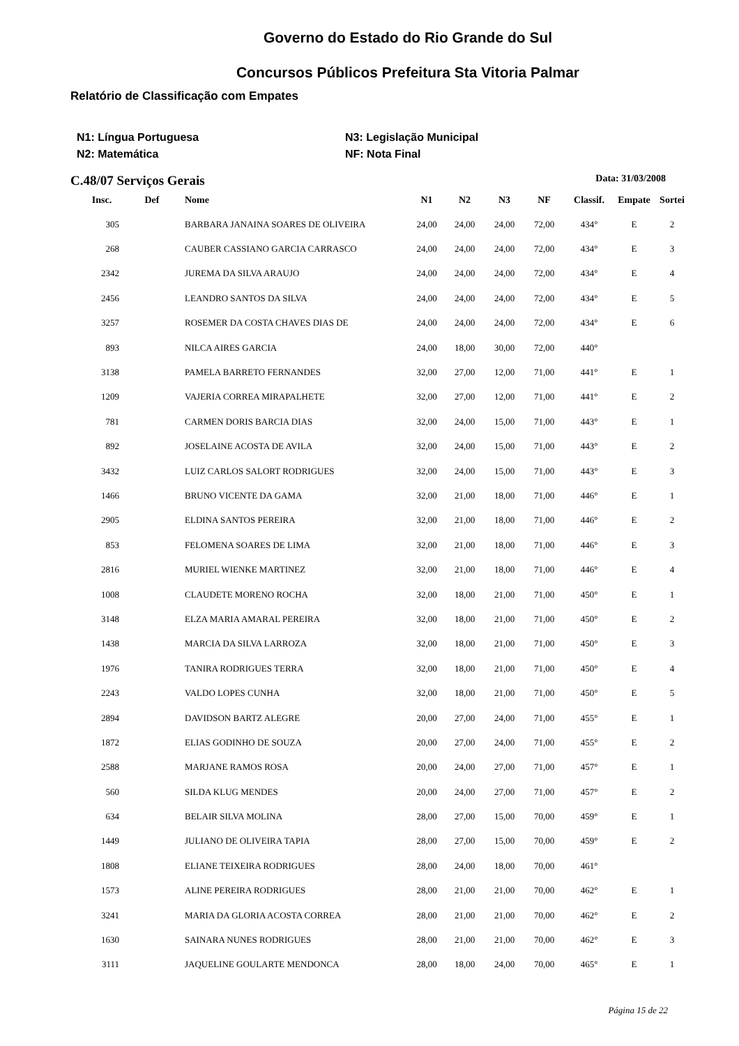Governo do Estado do Rio Grande do Sul
Concursos Públicos Prefeitura Sta Vitoria Palmar
Relatório de Classificação com Empates
N1: Língua Portuguesa
N3: Legislação Municipal
N2: Matemática
NF: Nota Final
C.48/07 Serviços Gerais Data: 31/03/2008
| Insc. | Def | Nome | N1 | N2 | N3 | NF | Classif. | Empate | Sortei |
| --- | --- | --- | --- | --- | --- | --- | --- | --- | --- |
| 305 | | BARBARA JANAINA SOARES DE OLIVEIRA | 24,00 | 24,00 | 24,00 | 72,00 | 434° | E | 2 |
| 268 | | CAUBER CASSIANO GARCIA CARRASCO | 24,00 | 24,00 | 24,00 | 72,00 | 434° | E | 3 |
| 2342 | | JUREMA DA SILVA ARAUJO | 24,00 | 24,00 | 24,00 | 72,00 | 434° | E | 4 |
| 2456 | | LEANDRO SANTOS DA SILVA | 24,00 | 24,00 | 24,00 | 72,00 | 434° | E | 5 |
| 3257 | | ROSEMER DA COSTA CHAVES DIAS DE | 24,00 | 24,00 | 24,00 | 72,00 | 434° | E | 6 |
| 893 | | NILCA AIRES GARCIA | 24,00 | 18,00 | 30,00 | 72,00 | 440° | | |
| 3138 | | PAMELA BARRETO FERNANDES | 32,00 | 27,00 | 12,00 | 71,00 | 441° | E | 1 |
| 1209 | | VAJERIA CORREA MIRAPALHETE | 32,00 | 27,00 | 12,00 | 71,00 | 441° | E | 2 |
| 781 | | CARMEN DORIS BARCIA DIAS | 32,00 | 24,00 | 15,00 | 71,00 | 443° | E | 1 |
| 892 | | JOSELAINE ACOSTA DE AVILA | 32,00 | 24,00 | 15,00 | 71,00 | 443° | E | 2 |
| 3432 | | LUIZ CARLOS SALORT RODRIGUES | 32,00 | 24,00 | 15,00 | 71,00 | 443° | E | 3 |
| 1466 | | BRUNO VICENTE DA GAMA | 32,00 | 21,00 | 18,00 | 71,00 | 446° | E | 1 |
| 2905 | | ELDINA SANTOS PEREIRA | 32,00 | 21,00 | 18,00 | 71,00 | 446° | E | 2 |
| 853 | | FELOMENA SOARES DE LIMA | 32,00 | 21,00 | 18,00 | 71,00 | 446° | E | 3 |
| 2816 | | MURIEL WIENKE MARTINEZ | 32,00 | 21,00 | 18,00 | 71,00 | 446° | E | 4 |
| 1008 | | CLAUDETE MORENO ROCHA | 32,00 | 18,00 | 21,00 | 71,00 | 450° | E | 1 |
| 3148 | | ELZA MARIA AMARAL PEREIRA | 32,00 | 18,00 | 21,00 | 71,00 | 450° | E | 2 |
| 1438 | | MARCIA DA SILVA LARROZA | 32,00 | 18,00 | 21,00 | 71,00 | 450° | E | 3 |
| 1976 | | TANIRA RODRIGUES TERRA | 32,00 | 18,00 | 21,00 | 71,00 | 450° | E | 4 |
| 2243 | | VALDO LOPES CUNHA | 32,00 | 18,00 | 21,00 | 71,00 | 450° | E | 5 |
| 2894 | | DAVIDSON BARTZ ALEGRE | 20,00 | 27,00 | 24,00 | 71,00 | 455° | E | 1 |
| 1872 | | ELIAS GODINHO DE SOUZA | 20,00 | 27,00 | 24,00 | 71,00 | 455° | E | 2 |
| 2588 | | MARJANE RAMOS ROSA | 20,00 | 24,00 | 27,00 | 71,00 | 457° | E | 1 |
| 560 | | SILDA KLUG MENDES | 20,00 | 24,00 | 27,00 | 71,00 | 457° | E | 2 |
| 634 | | BELAIR SILVA MOLINA | 28,00 | 27,00 | 15,00 | 70,00 | 459° | E | 1 |
| 1449 | | JULIANO DE OLIVEIRA TAPIA | 28,00 | 27,00 | 15,00 | 70,00 | 459° | E | 2 |
| 1808 | | ELIANE TEIXEIRA RODRIGUES | 28,00 | 24,00 | 18,00 | 70,00 | 461° | | |
| 1573 | | ALINE PEREIRA RODRIGUES | 28,00 | 21,00 | 21,00 | 70,00 | 462° | E | 1 |
| 3241 | | MARIA DA GLORIA ACOSTA CORREA | 28,00 | 21,00 | 21,00 | 70,00 | 462° | E | 2 |
| 1630 | | SAINARA NUNES RODRIGUES | 28,00 | 21,00 | 21,00 | 70,00 | 462° | E | 3 |
| 3111 | | JAQUELINE GOULARTE MENDONCA | 28,00 | 18,00 | 24,00 | 70,00 | 465° | E | 1 |
Página 15 de 22